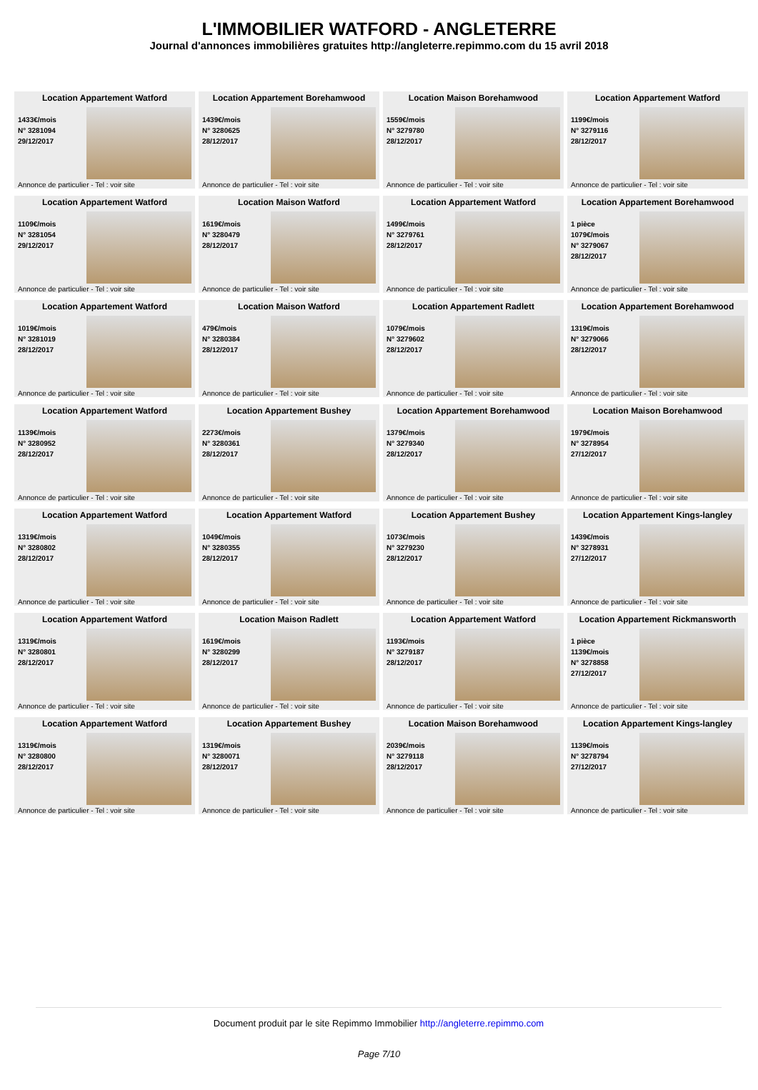L'IMMOBILIER WATFORD - ANGLETERRE
Journal d'annonces immobilières gratuites http://angleterre.repimmo.com du 15 avril 2018
Location Appartement Watford
1433€/mois
N° 3281094
29/12/2017
Annonce de particulier - Tel : voir site
Location Appartement Borehamwood
1439€/mois
N° 3280625
28/12/2017
Annonce de particulier - Tel : voir site
Location Maison Borehamwood
1559€/mois
N° 3279780
28/12/2017
Annonce de particulier - Tel : voir site
Location Appartement Watford
1199€/mois
N° 3279116
28/12/2017
Annonce de particulier - Tel : voir site
Location Appartement Watford
1109€/mois
N° 3281054
29/12/2017
Annonce de particulier - Tel : voir site
Location Maison Watford
1619€/mois
N° 3280479
28/12/2017
Annonce de particulier - Tel : voir site
Location Appartement Watford
1499€/mois
N° 3279761
28/12/2017
Annonce de particulier - Tel : voir site
Location Appartement Borehamwood
1 pièce
1079€/mois
N° 3279067
28/12/2017
Annonce de particulier - Tel : voir site
Location Appartement Watford
1019€/mois
N° 3281019
28/12/2017
Annonce de particulier - Tel : voir site
Location Maison Watford
479€/mois
N° 3280384
28/12/2017
Annonce de particulier - Tel : voir site
Location Appartement Radlett
1079€/mois
N° 3279602
28/12/2017
Annonce de particulier - Tel : voir site
Location Appartement Borehamwood
1319€/mois
N° 3279066
28/12/2017
Annonce de particulier - Tel : voir site
Location Appartement Watford
1139€/mois
N° 3280952
28/12/2017
Annonce de particulier - Tel : voir site
Location Appartement Bushey
2273€/mois
N° 3280361
28/12/2017
Annonce de particulier - Tel : voir site
Location Appartement Borehamwood
1379€/mois
N° 3279340
28/12/2017
Annonce de particulier - Tel : voir site
Location Maison Borehamwood
1979€/mois
N° 3278954
27/12/2017
Annonce de particulier - Tel : voir site
Location Appartement Watford
1319€/mois
N° 3280802
28/12/2017
Annonce de particulier - Tel : voir site
Location Appartement Watford
1049€/mois
N° 3280355
28/12/2017
Annonce de particulier - Tel : voir site
Location Appartement Bushey
1073€/mois
N° 3279230
28/12/2017
Annonce de particulier - Tel : voir site
Location Appartement Kings-langley
1439€/mois
N° 3278931
27/12/2017
Annonce de particulier - Tel : voir site
Location Appartement Watford
1319€/mois
N° 3280801
28/12/2017
Annonce de particulier - Tel : voir site
Location Maison Radlett
1619€/mois
N° 3280299
28/12/2017
Annonce de particulier - Tel : voir site
Location Appartement Watford
1193€/mois
N° 3279187
28/12/2017
Annonce de particulier - Tel : voir site
Location Appartement Rickmansworth
1 pièce
1139€/mois
N° 3278858
27/12/2017
Annonce de particulier - Tel : voir site
Location Appartement Watford
1319€/mois
N° 3280800
28/12/2017
Annonce de particulier - Tel : voir site
Location Appartement Bushey
1319€/mois
N° 3280071
28/12/2017
Annonce de particulier - Tel : voir site
Location Maison Borehamwood
2039€/mois
N° 3279118
28/12/2017
Annonce de particulier - Tel : voir site
Location Appartement Kings-langley
1139€/mois
N° 3278794
27/12/2017
Annonce de particulier - Tel : voir site
Document produit par le site Repimmo Immobilier http://angleterre.repimmo.com
Page 7/10